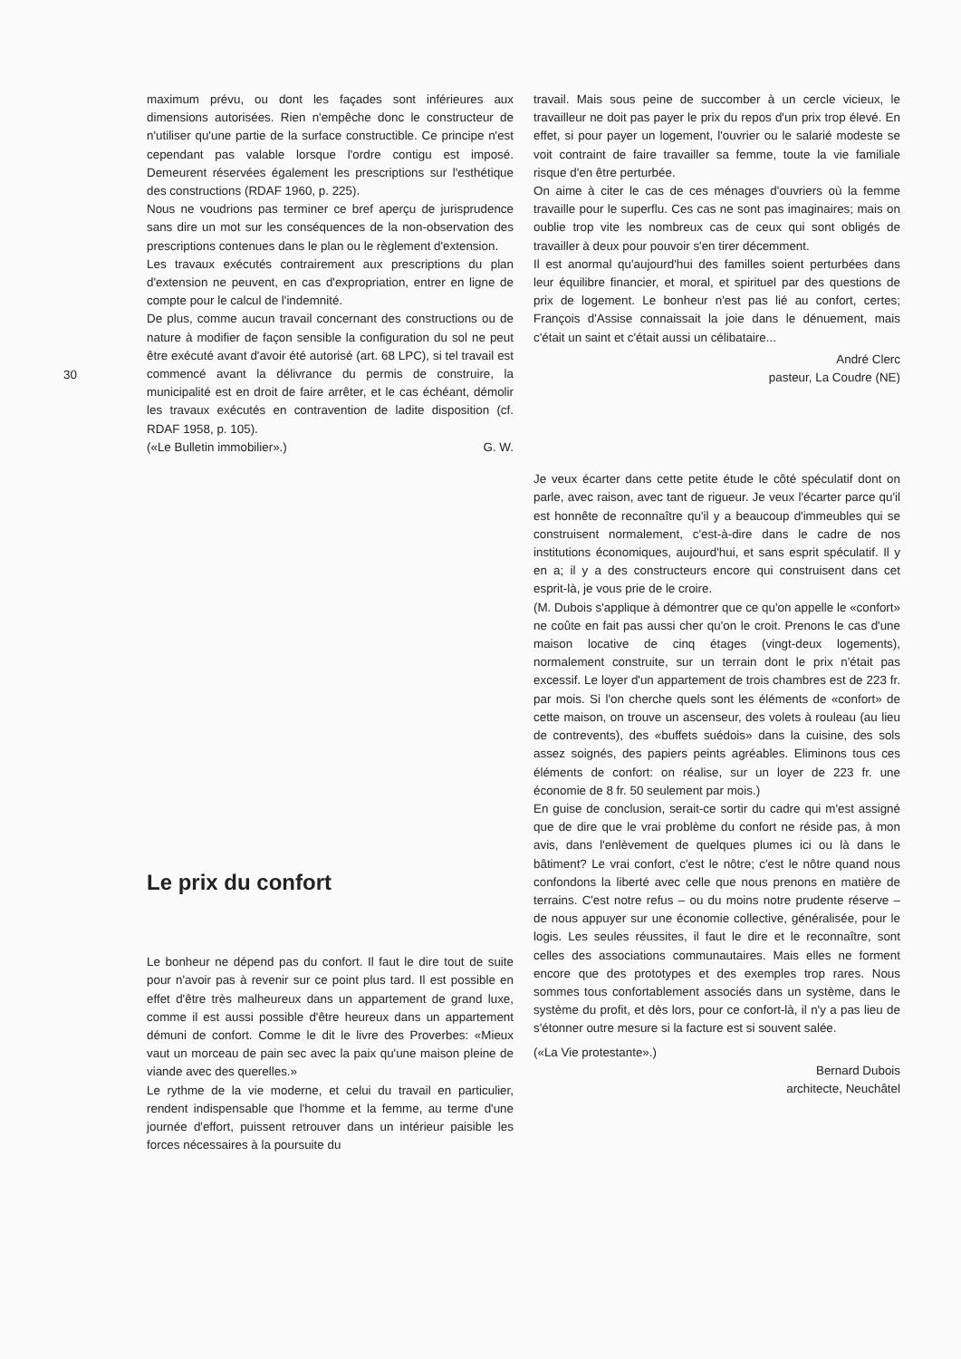30
maximum prévu, ou dont les façades sont inférieures aux dimensions autorisées. Rien n'empêche donc le constructeur de n'utiliser qu'une partie de la surface constructible. Ce principe n'est cependant pas valable lorsque l'ordre contigu est imposé. Demeurent réservées également les prescriptions sur l'esthétique des constructions (RDAF 1960, p. 225).
Nous ne voudrions pas terminer ce bref aperçu de jurisprudence sans dire un mot sur les conséquences de la non-observation des prescriptions contenues dans le plan ou le règlement d'extension.
Les travaux exécutés contrairement aux prescriptions du plan d'extension ne peuvent, en cas d'expropriation, entrer en ligne de compte pour le calcul de l'indemnité.
De plus, comme aucun travail concernant des constructions ou de nature à modifier de façon sensible la configuration du sol ne peut être exécuté avant d'avoir été autorisé (art. 68 LPC), si tel travail est commencé avant la délivrance du permis de construire, la municipalité est en droit de faire arrêter, et le cas échéant, démolir les travaux exécutés en contravention de ladite disposition (cf. RDAF 1958, p. 105).
(«Le Bulletin immobilier».) G. W.
Le prix du confort
Le bonheur ne dépend pas du confort. Il faut le dire tout de suite pour n'avoir pas à revenir sur ce point plus tard. Il est possible en effet d'être très malheureux dans un appartement de grand luxe, comme il est aussi possible d'être heureux dans un appartement démuni de confort. Comme le dit le livre des Proverbes: «Mieux vaut un morceau de pain sec avec la paix qu'une maison pleine de viande avec des querelles.»
Le rythme de la vie moderne, et celui du travail en particulier, rendent indispensable que l'homme et la femme, au terme d'une journée d'effort, puissent retrouver dans un intérieur paisible les forces nécessaires à la poursuite du
travail. Mais sous peine de succomber à un cercle vicieux, le travailleur ne doit pas payer le prix du repos d'un prix trop élevé. En effet, si pour payer un logement, l'ouvrier ou le salarié modeste se voit contraint de faire travailler sa femme, toute la vie familiale risque d'en être perturbée.
On aime à citer le cas de ces ménages d'ouvriers où la femme travaille pour le superflu. Ces cas ne sont pas imaginaires; mais on oublie trop vite les nombreux cas de ceux qui sont obligés de travailler à deux pour pouvoir s'en tirer décemment.
Il est anormal qu'aujourd'hui des familles soient perturbées dans leur équilibre financier, et moral, et spirituel par des questions de prix de logement. Le bonheur n'est pas lié au confort, certes; François d'Assise connaissait la joie dans le dénuement, mais c'était un saint et c'était aussi un célibataire...
André Clerc
pasteur, La Coudre (NE)
Je veux écarter dans cette petite étude le côté spéculatif dont on parle, avec raison, avec tant de rigueur. Je veux l'écarter parce qu'il est honnête de reconnaître qu'il y a beaucoup d'immeubles qui se construisent normalement, c'est-à-dire dans le cadre de nos institutions économiques, aujourd'hui, et sans esprit spéculatif. Il y en a; il y a des constructeurs encore qui construisent dans cet esprit-là, je vous prie de le croire.
(M. Dubois s'applique à démontrer que ce qu'on appelle le «confort» ne coûte en fait pas aussi cher qu'on le croit. Prenons le cas d'une maison locative de cinq étages (vingt-deux logements), normalement construite, sur un terrain dont le prix n'était pas excessif. Le loyer d'un appartement de trois chambres est de 223 fr. par mois. Si l'on cherche quels sont les éléments de «confort» de cette maison, on trouve un ascenseur, des volets à rouleau (au lieu de contrevents), des «buffets suédois» dans la cuisine, des sols assez soignés, des papiers peints agréables. Eliminons tous ces éléments de confort: on réalise, sur un loyer de 223 fr. une économie de 8 fr. 50 seulement par mois.)
En guise de conclusion, serait-ce sortir du cadre qui m'est assigné que de dire que le vrai problème du confort ne réside pas, à mon avis, dans l'enlèvement de quelques plumes ici ou là dans le bâtiment? Le vrai confort, c'est le nôtre; c'est le nôtre quand nous confondons la liberté avec celle que nous prenons en matière de terrains. C'est notre refus – ou du moins notre prudente réserve – de nous appuyer sur une économie collective, généralisée, pour le logis. Les seules réussites, il faut le dire et le reconnaître, sont celles des associations communautaires. Mais elles ne forment encore que des prototypes et des exemples trop rares. Nous sommes tous confortablement associés dans un système, dans le système du profit, et dès lors, pour ce confort-là, il n'y a pas lieu de s'étonner outre mesure si la facture est si souvent salée.
(«La Vie protestante».)
Bernard Dubois
architecte, Neuchâtel